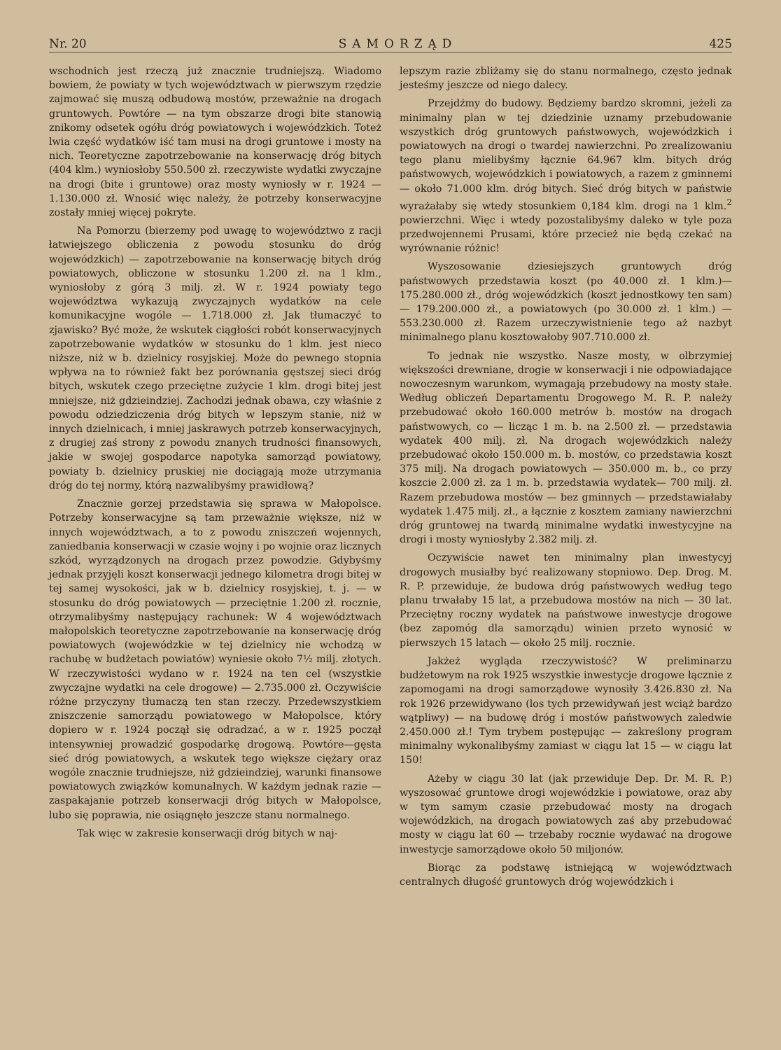Nr. 20 SAMORZĄD 425
wschodnich jest rzeczą już znacznie trudniejszą. Wiadomo bowiem, że powiaty w tych województwach w pierwszym rzędzie zajmować się muszą odbudową mostów, przeważnie na drogach gruntowych. Powtóre — na tym obszarze drogi bite stanowią znikomy odsetek ogółu dróg powiatowych i wojewódzkich. Toteż lwia część wydatków iść tam musi na drogi gruntowe i mosty na nich. Teoretyczne zapotrzebowanie na konserwację dróg bitych (404 klm.) wyniosłoby 550.500 zł. rzeczywiste wydatki zwyczajne na drogi (bite i gruntowe) oraz mosty wyniosły w r. 1924 — 1.130.000 zł. Wnosić więc należy, że potrzeby konserwacyjne zostały mniej więcej pokryte.
Na Pomorzu (bierzemy pod uwagę to województwo z racji łatwiejszego obliczenia z powodu stosunku do dróg wojewódzkich) — zapotrzebowanie na konserwację bitych dróg powiatowych, obliczone w stosunku 1.200 zł. na 1 klm., wyniosłoby z górą 3 milj. zł. W r. 1924 powiaty tego województwa wykazują zwyczajnych wydatków na cele komunikacyjne wogóle — 1.718.000 zł. Jak tłumaczyć to zjawisko? Być może, że wskutek ciągłości robót konserwacyjnych zapotrzebowanie wydatków w stosunku do 1 klm. jest nieco niższe, niż w b. dzielnicy rosyjskiej. Może do pewnego stopnia wpływa na to również fakt bez porównania gęstszej sieci dróg bitych, wskutek czego przeciętne zużycie 1 klm. drogi bitej jest mniejsze, niż gdzieindziej. Zachodzi jednak obawa, czy właśnie z powodu odziedziczenia dróg bitych w lepszym stanie, niż w innych dzielnicach, i mniej jaskrawych potrzeb konserwacyjnych, z drugiej zaś strony z powodu znanych trudności finansowych, jakie w swojej gospodarce napotyka samorząd powiatowy, powiaty b. dzielnicy pruskiej nie dociągają może utrzymania dróg do tej normy, którą nazwalibyśmy prawidłową?
Znacznie gorzej przedstawia się sprawa w Małopolsce. Potrzeby konserwacyjne są tam przeważnie większe, niż w innych województwach, a to z powodu zniszczeń wojennych, zaniedbania konserwacji w czasie wojny i po wojnie oraz licznych szkód, wyrządzonych na drogach przez powodzie. Gdybyśmy jednak przyjęli koszt konserwacji jednego kilometra drogi bitej w tej samej wysokości, jak w b. dzielnicy rosyjskiej, t. j. — w stosunku do dróg powiatowych — przeciętnie 1.200 zł. rocznie, otrzymalibyśmy następujący rachunek: W 4 województwach małopolskich teoretyczne zapotrzebowanie na konserwację dróg powiatowych (wojewódzkie w tej dzielnicy nie wchodzą w rachubę w budżetach powiatów) wyniesie około 7½ milj. złotych. W rzeczywistości wydano w r. 1924 na ten cel (wszystkie zwyczajne wydatki na cele drogowe) — 2.735.000 zł. Oczywiście różne przyczyny tłumaczą ten stan rzeczy. Przedewszystkiem zniszczenie samorządu powiatowego w Małopolsce, który dopiero w r. 1924 począł się odradzać, a w r. 1925 począł intensywniej prowadzić gospodarkę drogową. Powtóre—gęsta sieć dróg powiatowych, a wskutek tego większe ciężary oraz wogóle znacznie trudniejsze, niż gdzieindziej, warunki finansowe powiatowych związków komunalnych. W każdym jednak razie — zaspakajanie potrzeb konserwacji dróg bitych w Małopolsce, lubo się poprawia, nie osiągnęło jeszcze stanu normalnego.
Tak więc w zakresie konserwacji dróg bitych w naj-
lepszym razie zbliżamy się do stanu normalnego, często jednak jesteśmy jeszcze od niego dalecy.
Przejdźmy do budowy. Będziemy bardzo skromni, jeżeli za minimalny plan w tej dziedzinie uznamy przebudowanie wszystkich dróg gruntowych państwowych, wojewódzkich i powiatowych na drogi o twardej nawierzchni. Po zrealizowaniu tego planu mielibyśmy łącznie 64.967 klm. bitych dróg państwowych, wojewódzkich i powiatowych, a razem z gminnemi — około 71.000 klm. dróg bitych. Sieć dróg bitych w państwie wyrażałaby się wtedy stosunkiem 0,184 klm. drogi na 1 klm.<sup>2</sup> powierzchni. Więc i wtedy pozostalibyśmy daleko w tyle poza przedwojennemi Prusami, które przecież nie będą czekać na wyrównanie różnic!
Wyszosowanie dziesiejszych gruntowych dróg państwowych przedstawia koszt (po 40.000 zł. 1 klm.)— 175.280.000 zł., dróg wojewódzkich (koszt jednostkowy ten sam) — 179.200.000 zł., a powiatowych (po 30.000 zł. 1 klm.) — 553.230.000 zł. Razem urzeczywistnienie tego aż nazbyt minimalnego planu kosztowałoby 907.710.000 zł.
To jednak nie wszystko. Nasze mosty, w olbrzymiej większości drewniane, drogie w konserwacji i nie odpowiadające nowoczesnym warunkom, wymagają przebudowy na mosty stałe. Według obliczeń Departamentu Drogowego M. R. P. należy przebudować około 160.000 metrów b. mostów na drogach państwowych, co — licząc 1 m. b. na 2.500 zł. — przedstawia wydatek 400 milj. zł. Na drogach wojewódzkich należy przebudować około 150.000 m. b. mostów, co przedstawia koszt 375 milj. Na drogach powiatowych — 350.000 m. b., co przy koszcie 2.000 zł. za 1 m. b. przedstawia wydatek— 700 milj. zł. Razem przebudowa mostów — bez gminnych — przedstawiałaby wydatek 1.475 milj. zł., a łącznie z kosztem zamiany nawierzchni dróg gruntowej na twardą minimalne wydatki inwestycyjne na drogi i mosty wyniosłyby 2.382 milj. zł.
Oczywiście nawet ten minimalny plan inwestycyj drogowych musiałby być realizowany stopniowo. Dep. Drog. M. R. P. przewiduje, że budowa dróg państwowych według tego planu trwałaby 15 lat, a przebudowa mostów na nich — 30 lat. Przeciętny roczny wydatek na państwowe inwestycje drogowe (bez zapomóg dla samorządu) winien przeto wynosić w pierwszych 15 latach — około 25 milj. rocznie.
Jakżeż wygląda rzeczywistość? W preliminarzu budżetowym na rok 1925 wszystkie inwestycje drogowe łącznie z zapomogami na drogi samorządowe wynosiły 3.426.830 zł. Na rok 1926 przewidywano (los tych przewidywań jest wciąż bardzo wątpliwy) — na budowę dróg i mostów państwowych zaledwie 2.450.000 zł.! Tym trybem postępując — zakreślony program minimalny wykonalibyśmy zamiast w ciągu lat 15 — w ciągu lat 150!
Ażeby w ciągu 30 lat (jak przewiduje Dep. Dr. M. R. P.) wyszosować gruntowe drogi wojewódzkie i powiatowe, oraz aby w tym samym czasie przebudować mosty na drogach wojewódzkich, na drogach powiatowych zaś aby przebudować mosty w ciągu lat 60 — trzebaby rocznie wydawać na drogowe inwestycje samorządowe około 50 miljonów.
Biorąc za podstawę istniejącą w województwach centralnych długość gruntowych dróg wojewódzkich i